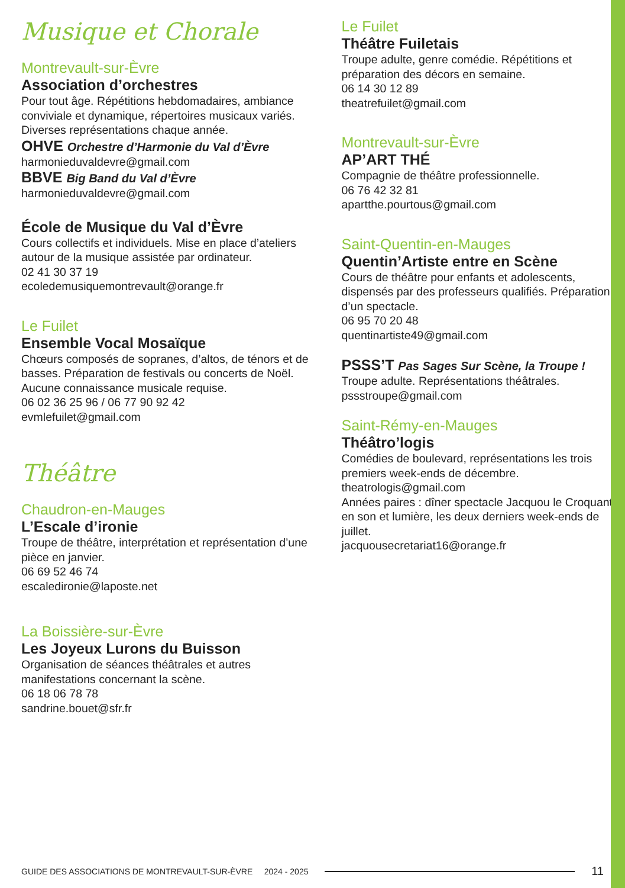Musique et Chorale
Montrevault-sur-Èvre
Association d’orchestres
Pour tout âge. Répétitions hebdomadaires, ambiance conviviale et dynamique, répertoires musicaux variés. Diverses représentations chaque année.
OHVE Orchestre d’Harmonie du Val d’Èvre
harmonieduvaldevre@gmail.com
BBVE Big Band du Val d’Èvre
harmonieduvaldevre@gmail.com
École de Musique du Val d’Èvre
Cours collectifs et individuels. Mise en place d’ateliers autour de la musique assistée par ordinateur.
02 41 30 37 19
ecoledemusiquemontrevault@orange.fr
Le Fuilet
Ensemble Vocal Mosaïque
Chœurs composés de sopranes, d’altos, de ténors et de basses. Préparation de festivals ou concerts de Noël. Aucune connaissance musicale requise.
06 02 36 25 96 / 06 77 90 92 42
evmlefuilet@gmail.com
Théâtre
Chaudron-en-Mauges
L’Escale d’ironie
Troupe de théâtre, interprétation et représentation d’une pièce en janvier.
06 69 52 46 74
escaledironie@laposte.net
La Boissière-sur-Èvre
Les Joyeux Lurons du Buisson
Organisation de séances théâtrales et autres manifestations concernant la scène.
06 18 06 78 78
sandrine.bouet@sfr.fr
Le Fuilet
Théâtre Fuiletais
Troupe adulte, genre comédie. Répétitions et préparation des décors en semaine.
06 14 30 12 89
theatrefuilet@gmail.com
Montrevault-sur-Èvre
AP’ART THÉ
Compagnie de théâtre professionnelle.
06 76 42 32 81
apartthe.pourtous@gmail.com
Saint-Quentin-en-Mauges
Quentin’Artiste entre en Scène
Cours de théâtre pour enfants et adolescents, dispensés par des professeurs qualifiés. Préparation d’un spectacle.
06 95 70 20 48
quentinartiste49@gmail.com
PSSS’T Pas Sages Sur Scène, la Troupe !
Troupe adulte. Représentations théâtrales.
pssstroupe@gmail.com
Saint-Rémy-en-Mauges
Théâtro’logis
Comédies de boulevard, représentations les trois premiers week-ends de décembre.
theatrologis@gmail.com
Années paires : dîner spectacle Jacquou le Croquant en son et lumière, les deux derniers week-ends de juillet.
jacquousecretariat16@orange.fr
GUIDE DES ASSOCIATIONS DE MONTREVAULT-SUR-ÈVRE 2024 - 2025 11